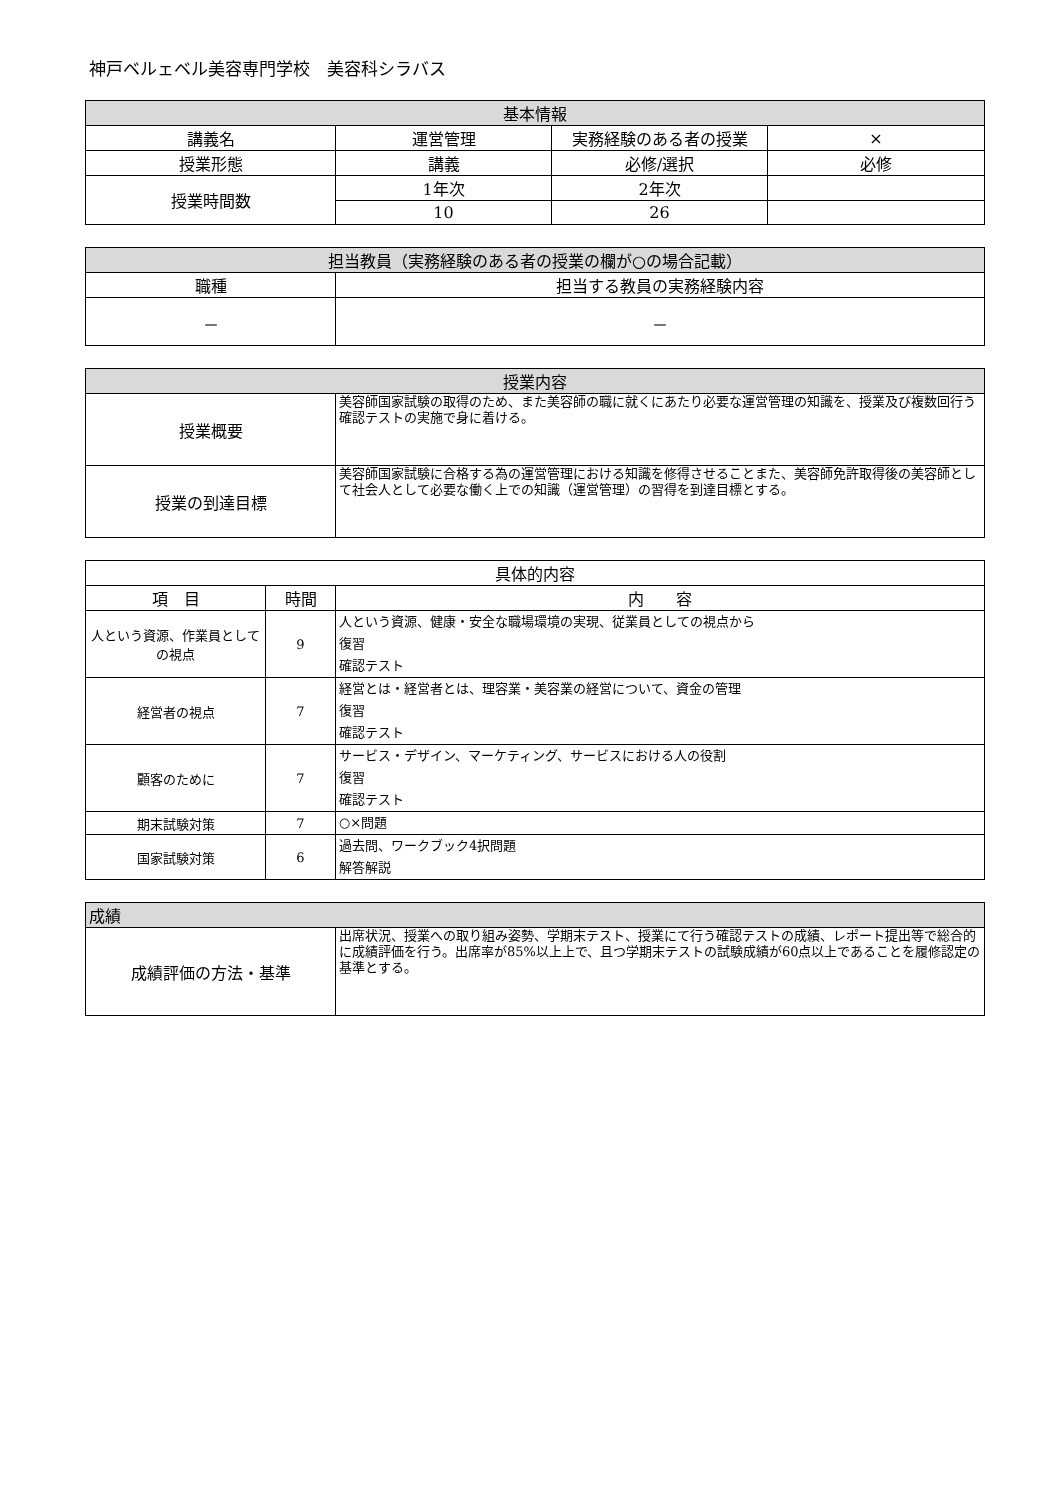神戸ベルェベル美容専門学校　美容科シラバス
| 基本情報 | | | |
| --- | --- | --- | --- |
| 講義名 | 運営管理 | 実務経験のある者の授業 | × |
| 授業形態 | 講義 | 必修/選択 | 必修 |
| 授業時間数 | 1年次 | 2年次 | |
| | 10 | 26 | |
| 担当教員（実務経験のある者の授業の欄が○の場合記載） | |
| --- | --- |
| 職種 | 担当する教員の実務経験内容 |
| － | － |
| 授業内容 | |
| --- | --- |
| 授業概要 | 美容師国家試験の取得のため、また美容師の職に就くにあたり必要な運営管理の知識を、授業及び複数回行う確認テストの実施で身に着ける。 |
| 授業の到達目標 | 美容師国家試験に合格する為の運営管理における知識を修得させることまた、美容師免許取得後の美容師として社会人として必要な働く上での知識（運営管理）の習得を到達目標とする。 |
| 具体的内容 | | |
| 項 目 | 時間 | 内 容 |
| 人という資源、作業員としての視点 | 9 | 人という資源、健康・安全な職場環境の実現、従業員としての視点から 復習 確認テスト |
| 経営者の視点 | 7 | 経営とは・経営者とは、理容業・美容業の経営について、資金の管理 復習 確認テスト |
| 顧客のために | 7 | サービス・デザイン、マーケティング、サービスにおける人の役割 復習 確認テスト |
| 期末試験対策 | 7 | ○×問題 |
| 国家試験対策 | 6 | 過去問、ワークブック4択問題 解答解説 |
| 成績 | |
| --- | --- |
| 成績評価の方法・基準 | 出席状況、授業への取り組み姿勢、学期末テスト、授業にて行う確認テストの成績、レポート提出等で総合的に成績評価を行う。出席率が85%以上上で、且つ学期末テストの試験成績が60点以上であることを履修認定の基準とする。 |